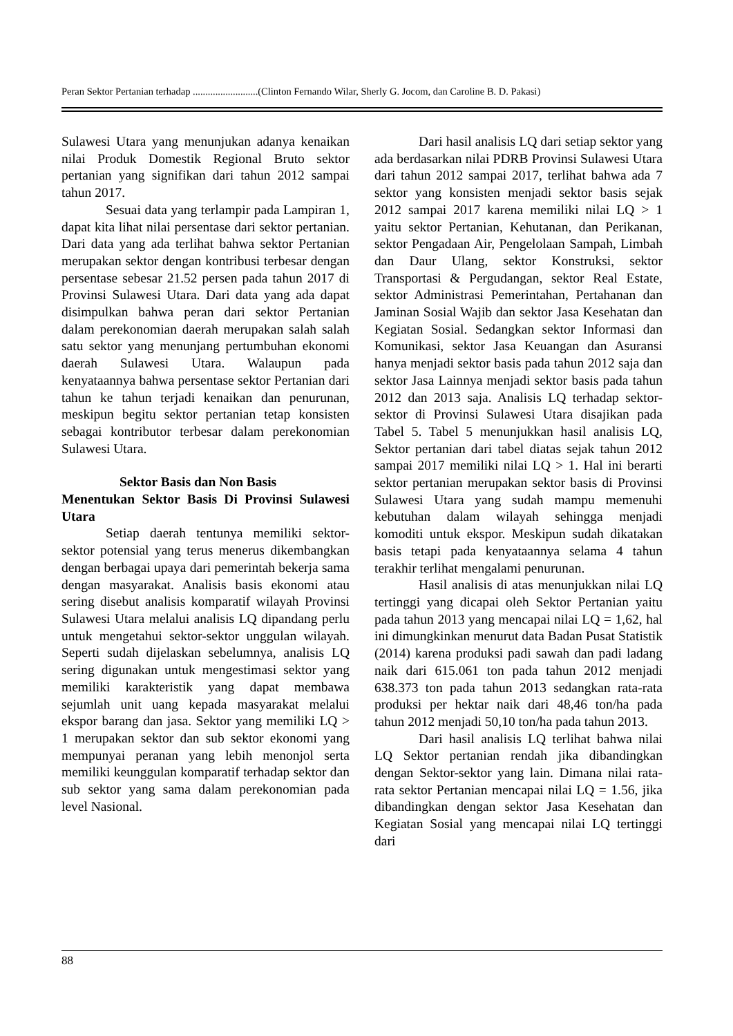Peran Sektor Pertanian terhadap ..........................(Clinton Fernando Wilar, Sherly G. Jocom, dan Caroline B. D. Pakasi)
Sulawesi Utara yang menunjukan adanya kenaikan nilai Produk Domestik Regional Bruto sektor pertanian yang signifikan dari tahun 2012 sampai tahun 2017.
Sesuai data yang terlampir pada Lampiran 1, dapat kita lihat nilai persentase dari sektor pertanian. Dari data yang ada terlihat bahwa sektor Pertanian merupakan sektor dengan kontribusi terbesar dengan persentase sebesar 21.52 persen pada tahun 2017 di Provinsi Sulawesi Utara. Dari data yang ada dapat disimpulkan bahwa peran dari sektor Pertanian dalam perekonomian daerah merupakan salah salah satu sektor yang menunjang pertumbuhan ekonomi daerah Sulawesi Utara. Walaupun pada kenyataannya bahwa persentase sektor Pertanian dari tahun ke tahun terjadi kenaikan dan penurunan, meskipun begitu sektor pertanian tetap konsisten sebagai kontributor terbesar dalam perekonomian Sulawesi Utara.
Sektor Basis dan Non Basis
Menentukan Sektor Basis Di Provinsi Sulawesi Utara
Setiap daerah tentunya memiliki sektor-sektor potensial yang terus menerus dikembangkan dengan berbagai upaya dari pemerintah bekerja sama dengan masyarakat. Analisis basis ekonomi atau sering disebut analisis komparatif wilayah Provinsi Sulawesi Utara melalui analisis LQ dipandang perlu untuk mengetahui sektor-sektor unggulan wilayah. Seperti sudah dijelaskan sebelumnya, analisis LQ sering digunakan untuk mengestimasi sektor yang memiliki karakteristik yang dapat membawa sejumlah unit uang kepada masyarakat melalui ekspor barang dan jasa. Sektor yang memiliki LQ > 1 merupakan sektor dan sub sektor ekonomi yang mempunyai peranan yang lebih menonjol serta memiliki keunggulan komparatif terhadap sektor dan sub sektor yang sama dalam perekonomian pada level Nasional.
Dari hasil analisis LQ dari setiap sektor yang ada berdasarkan nilai PDRB Provinsi Sulawesi Utara dari tahun 2012 sampai 2017, terlihat bahwa ada 7 sektor yang konsisten menjadi sektor basis sejak 2012 sampai 2017 karena memiliki nilai LQ > 1 yaitu sektor Pertanian, Kehutanan, dan Perikanan, sektor Pengadaan Air, Pengelolaan Sampah, Limbah dan Daur Ulang, sektor Konstruksi, sektor Transportasi & Pergudangan, sektor Real Estate, sektor Administrasi Pemerintahan, Pertahanan dan Jaminan Sosial Wajib dan sektor Jasa Kesehatan dan Kegiatan Sosial. Sedangkan sektor Informasi dan Komunikasi, sektor Jasa Keuangan dan Asuransi hanya menjadi sektor basis pada tahun 2012 saja dan sektor Jasa Lainnya menjadi sektor basis pada tahun 2012 dan 2013 saja. Analisis LQ terhadap sektor-sektor di Provinsi Sulawesi Utara disajikan pada Tabel 5. Tabel 5 menunjukkan hasil analisis LQ, Sektor pertanian dari tabel diatas sejak tahun 2012 sampai 2017 memiliki nilai LQ > 1. Hal ini berarti sektor pertanian merupakan sektor basis di Provinsi Sulawesi Utara yang sudah mampu memenuhi kebutuhan dalam wilayah sehingga menjadi komoditi untuk ekspor. Meskipun sudah dikatakan basis tetapi pada kenyataannya selama 4 tahun terakhir terlihat mengalami penurunan.
Hasil analisis di atas menunjukkan nilai LQ tertinggi yang dicapai oleh Sektor Pertanian yaitu pada tahun 2013 yang mencapai nilai LQ = 1,62, hal ini dimungkinkan menurut data Badan Pusat Statistik (2014) karena produksi padi sawah dan padi ladang naik dari 615.061 ton pada tahun 2012 menjadi 638.373 ton pada tahun 2013 sedangkan rata-rata produksi per hektar naik dari 48,46 ton/ha pada tahun 2012 menjadi 50,10 ton/ha pada tahun 2013.
Dari hasil analisis LQ terlihat bahwa nilai LQ Sektor pertanian rendah jika dibandingkan dengan Sektor-sektor yang lain. Dimana nilai rata-rata sektor Pertanian mencapai nilai LQ = 1.56, jika dibandingkan dengan sektor Jasa Kesehatan dan Kegiatan Sosial yang mencapai nilai LQ tertinggi dari
88